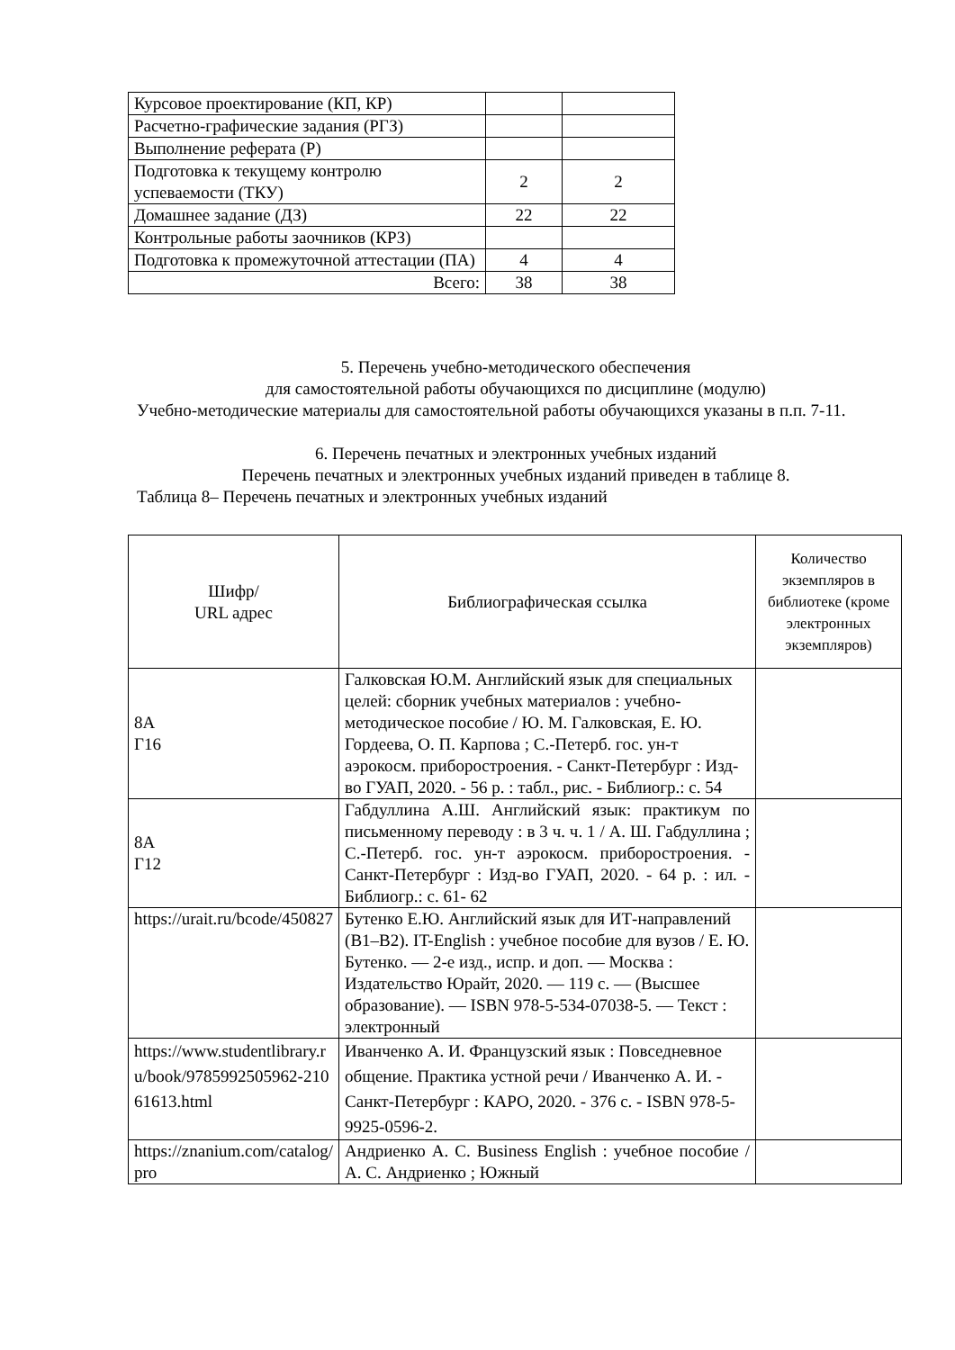| Курсовое проектирование (КП, КР) | | |
| Расчетно-графические задания (РГЗ) | | |
| Выполнение реферата (Р) | | |
| Подготовка к текущему контролю успеваемости (ТКУ) | 2 | 2 |
| Домашнее задание (ДЗ) | 22 | 22 |
| Контрольные работы заочников (КРЗ) | | |
| Подготовка к промежуточной аттестации (ПА) | 4 | 4 |
| Всего: | 38 | 38 |
5. Перечень учебно-методического обеспечения
для самостоятельной работы обучающихся по дисциплине (модулю)
Учебно-методические материалы для самостоятельной работы обучающихся указаны в п.п. 7-11.
6. Перечень печатных и электронных учебных изданий
Перечень печатных и электронных учебных изданий приведен в таблице 8.
Таблица 8– Перечень печатных и электронных учебных изданий
| Шифр/ URL адрес | Библиографическая ссылка | Количество экземпляров в библиотеке (кроме электронных экземпляров) |
| --- | --- | --- |
| 8А Г16 | Галковская Ю.М. Английский язык для специальных целей: сборник учебных материалов : учебно-методическое пособие / Ю. М. Галковская, Е. Ю. Гордеева, О. П. Карпова ; С.-Петерб. гос. ун-т аэрокосм. приборостроения. - Санкт-Петербург : Изд-во ГУАП, 2020. - 56 р. : табл., рис. - Библиогр.: с. 54 | |
| 8А Г12 | Габдуллина А.Ш. Английский язык: практикум по письменному переводу : в 3 ч. ч. 1 / А. Ш. Габдуллина ; С.-Петерб. гос. ун-т аэрокосм. приборостроения. - Санкт-Петербург : Изд-во ГУАП, 2020. - 64 р. : ил. - Библиогр.: с. 61- 62 | |
| https://urait.ru/bcode/450827 | Бутенко Е.Ю. Английский язык для ИТ-направлений (B1–B2). IT-English : учебное пособие для вузов / Е. Ю. Бутенко. — 2-е изд., испр. и доп. — Москва : Издательство Юрайт, 2020. — 119 с. — (Высшее образование). — ISBN 978-5-534-07038-5. — Текст : электронный | |
| https://www.studentlibrary.ru/book/9785992505962-21061613.html | Иванченко А. И. Французский язык : Повседневное общение. Практика устной речи / Иванченко А. И. - Санкт-Петербург : КАРО, 2020. - 376 с. - ISBN 978-5-9925-0596-2. | |
| https://znanium.com/catalog/pro | Андриенко А. С. Business English : учебное пособие / А. С. Андриенко ; Южный | |